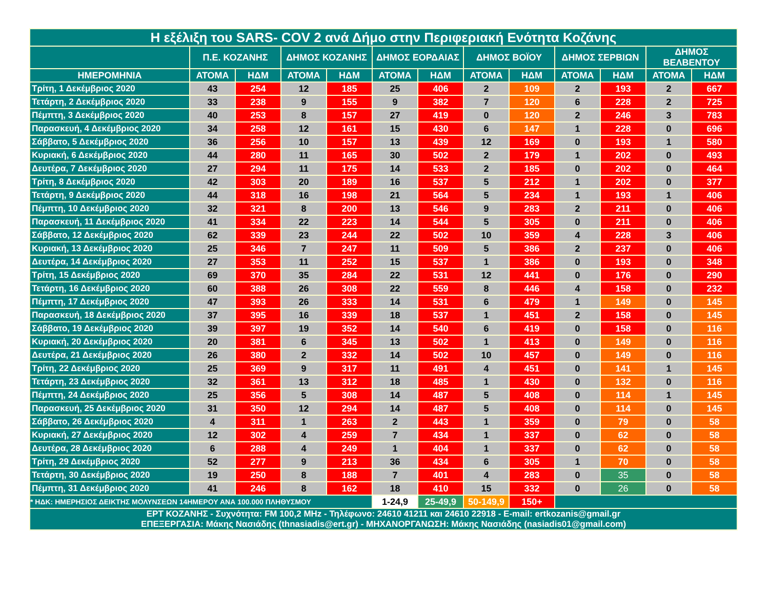| Η εξέλιξη του SARS- COV 2 ανά Δήμο στην Περιφεριακή Ενότητα Κοζάνης | | | | | | | | | | | | |
| --- | --- | --- | --- | --- | --- | --- | --- | --- | --- | --- | --- | --- |
| | Π.Ε. ΚΟΖΑΝΗΣ | | ΔΗΜΟΣ ΚΟΖΑΝΗΣ | | ΔΗΜΟΣ ΕΟΡΔΑΙΑΣ | | ΔΗΜΟΣ ΒΟΪΟΥ | | ΔΗΜΟΣ ΣΕΡΒΙΩΝ | | ΔΗΜΟΣ ΒΕΛΒΕΝΤΟΥ | |
| ΗΜΕΡΟΜΗΝΙΑ | ΑΤΟΜΑ | ΗΔΜ | ΑΤΟΜΑ | ΗΔΜ | ΑΤΟΜΑ | ΗΔΜ | ΑΤΟΜΑ | ΗΔΜ | ΑΤΟΜΑ | ΗΔΜ | ΑΤΟΜΑ | ΗΔΜ |
| Τρίτη, 1 Δεκέμβριος 2020 | 43 | 254 | 12 | 185 | 25 | 406 | 2 | 109 | 2 | 193 | 2 | 667 |
| Τετάρτη, 2 Δεκέμβριος 2020 | 33 | 238 | 9 | 155 | 9 | 382 | 7 | 120 | 6 | 228 | 2 | 725 |
| Πέμπτη, 3 Δεκέμβριος 2020 | 40 | 253 | 8 | 157 | 27 | 419 | 0 | 120 | 2 | 246 | 3 | 783 |
| Παρασκευή, 4 Δεκέμβριος 2020 | 34 | 258 | 12 | 161 | 15 | 430 | 6 | 147 | 1 | 228 | 0 | 696 |
| Σάββατο, 5 Δεκέμβριος 2020 | 36 | 256 | 10 | 157 | 13 | 439 | 12 | 169 | 0 | 193 | 1 | 580 |
| Κυριακή, 6 Δεκέμβριος 2020 | 44 | 280 | 11 | 165 | 30 | 502 | 2 | 179 | 1 | 202 | 0 | 493 |
| Δευτέρα, 7 Δεκέμβριος 2020 | 27 | 294 | 11 | 175 | 14 | 533 | 2 | 185 | 0 | 202 | 0 | 464 |
| Τρίτη, 8 Δεκέμβριος 2020 | 42 | 303 | 20 | 189 | 16 | 537 | 5 | 212 | 1 | 202 | 0 | 377 |
| Τετάρτη, 9 Δεκέμβριος 2020 | 44 | 318 | 16 | 198 | 21 | 564 | 5 | 234 | 1 | 193 | 1 | 406 |
| Πέμπτη, 10 Δεκέμβριος 2020 | 32 | 321 | 8 | 200 | 13 | 546 | 9 | 283 | 2 | 211 | 0 | 406 |
| Παρασκευή, 11 Δεκέμβριος 2020 | 41 | 334 | 22 | 223 | 14 | 544 | 5 | 305 | 0 | 211 | 0 | 406 |
| Σάββατο, 12 Δεκέμβριος 2020 | 62 | 339 | 23 | 244 | 22 | 502 | 10 | 359 | 4 | 228 | 3 | 406 |
| Κυριακή, 13 Δεκέμβριος 2020 | 25 | 346 | 7 | 247 | 11 | 509 | 5 | 386 | 2 | 237 | 0 | 406 |
| Δευτέρα, 14 Δεκέμβριος 2020 | 27 | 353 | 11 | 252 | 15 | 537 | 1 | 386 | 0 | 193 | 0 | 348 |
| Τρίτη, 15 Δεκέμβριος 2020 | 69 | 370 | 35 | 284 | 22 | 531 | 12 | 441 | 0 | 176 | 0 | 290 |
| Τετάρτη, 16 Δεκέμβριος 2020 | 60 | 388 | 26 | 308 | 22 | 559 | 8 | 446 | 4 | 158 | 0 | 232 |
| Πέμπτη, 17 Δεκέμβριος 2020 | 47 | 393 | 26 | 333 | 14 | 531 | 6 | 479 | 1 | 149 | 0 | 145 |
| Παρασκευή, 18 Δεκέμβριος 2020 | 37 | 395 | 16 | 339 | 18 | 537 | 1 | 451 | 2 | 158 | 0 | 145 |
| Σάββατο, 19 Δεκέμβριος 2020 | 39 | 397 | 19 | 352 | 14 | 540 | 6 | 419 | 0 | 158 | 0 | 116 |
| Κυριακή, 20 Δεκέμβριος 2020 | 20 | 381 | 6 | 345 | 13 | 502 | 1 | 413 | 0 | 149 | 0 | 116 |
| Δευτέρα, 21 Δεκέμβριος 2020 | 26 | 380 | 2 | 332 | 14 | 502 | 10 | 457 | 0 | 149 | 0 | 116 |
| Τρίτη, 22 Δεκέμβριος 2020 | 25 | 369 | 9 | 317 | 11 | 491 | 4 | 451 | 0 | 141 | 1 | 145 |
| Τετάρτη, 23 Δεκέμβριος 2020 | 32 | 361 | 13 | 312 | 18 | 485 | 1 | 430 | 0 | 132 | 0 | 116 |
| Πέμπτη, 24 Δεκέμβριος 2020 | 25 | 356 | 5 | 308 | 14 | 487 | 5 | 408 | 0 | 114 | 1 | 145 |
| Παρασκευή, 25 Δεκέμβριος 2020 | 31 | 350 | 12 | 294 | 14 | 487 | 5 | 408 | 0 | 114 | 0 | 145 |
| Σάββατο, 26 Δεκέμβριος 2020 | 4 | 311 | 1 | 263 | 2 | 443 | 1 | 359 | 0 | 79 | 0 | 58 |
| Κυριακή, 27 Δεκέμβριος 2020 | 12 | 302 | 4 | 259 | 7 | 434 | 1 | 337 | 0 | 62 | 0 | 58 |
| Δευτέρα, 28 Δεκέμβριος 2020 | 6 | 288 | 4 | 249 | 1 | 404 | 1 | 337 | 0 | 62 | 0 | 58 |
| Τρίτη, 29 Δεκέμβριος 2020 | 52 | 277 | 9 | 213 | 36 | 434 | 6 | 305 | 1 | 70 | 0 | 58 |
| Τετάρτη, 30 Δεκέμβριος 2020 | 19 | 250 | 8 | 188 | 7 | 401 | 4 | 283 | 0 | 35 | 0 | 58 |
| Πέμπτη, 31 Δεκέμβριος 2020 | 41 | 246 | 8 | 162 | 18 | 410 | 15 | 332 | 0 | 26 | 0 | 58 |
| * ΗΔΚ: ΗΜΕΡΗΣΙΟΣ ΔΕΙΚΤΗΣ ΜΟΛΥΝΣΕΩΝ 14ΗΜΕΡΟΥ ΑΝΑ 100.000 ΠΛΗΘΥΣΜΟΥ | | | | | 1-24,9 | 25-49,9 | 50-149,9 | 150+ | | | | |
| ΕΡΤ ΚΟΖΑΝΗΣ - Συχνότητα: FM 100,2 MHz - Τηλέφωνο: 24610 41211 και 24610 22918 - E-mail: ertkozanis@gmail.gr ΕΠΕΞΕΡΓΑΣΙΑ: Μάκης Νασιάδης (thnasiadis@ert.gr) - ΜΗΧΑΝΟΡΓΑΝΩΣΗ: Μάκης Νασιάδης (nasiadis01@gmail.com) | | | | | | | | | | | | |